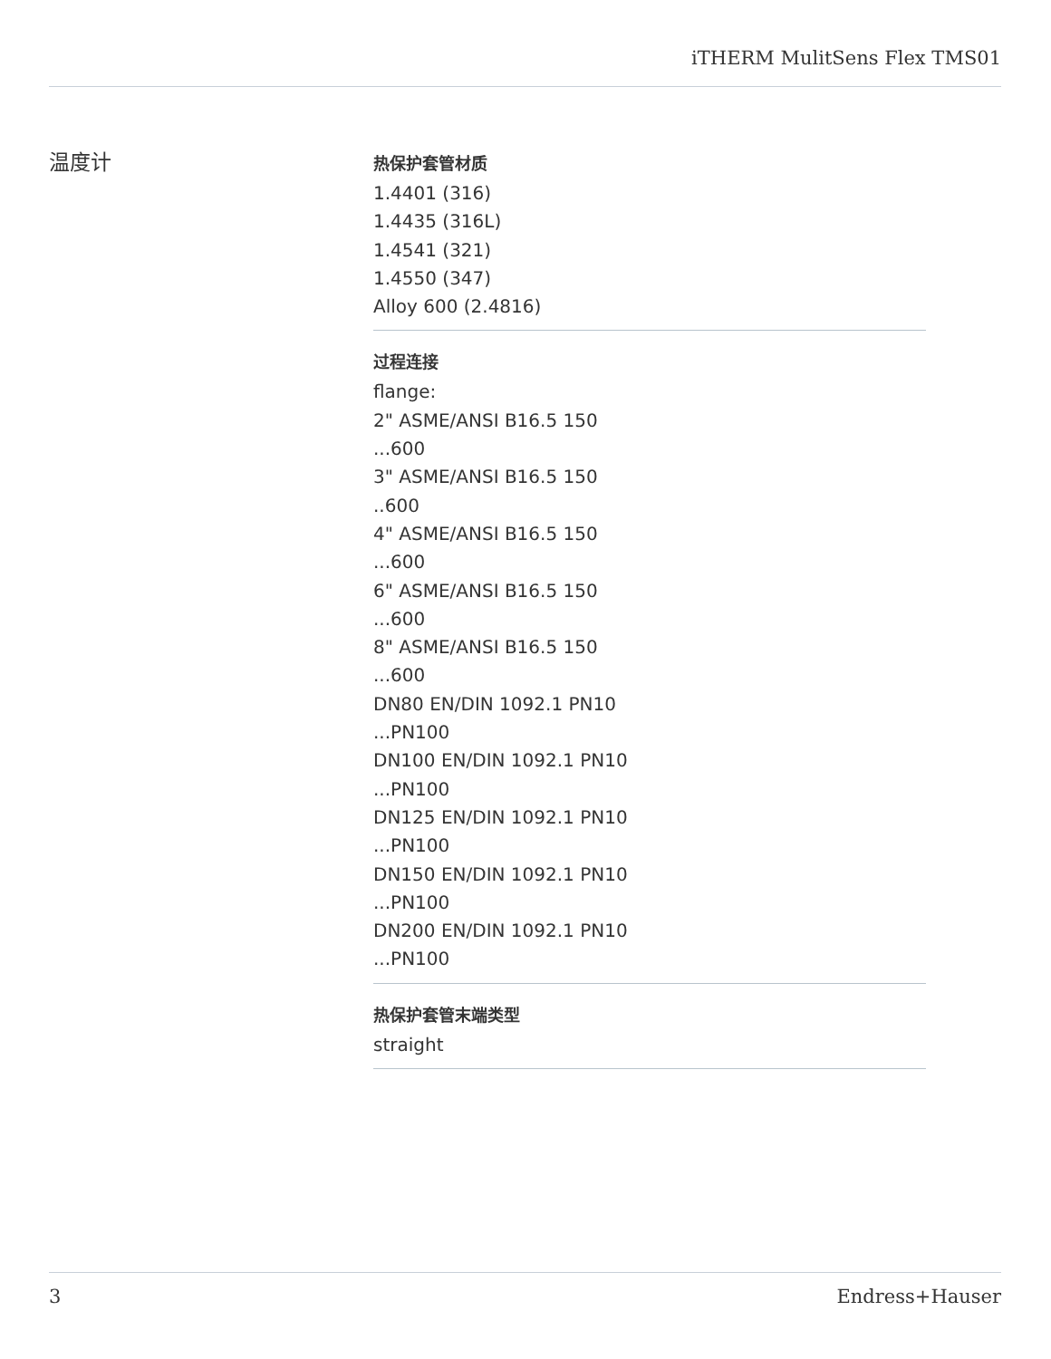iTHERM MulitSens Flex TMS01
温度计
热保护套管材质
1.4401 (316)
1.4435 (316L)
1.4541 (321)
1.4550 (347)
Alloy 600 (2.4816)
过程连接
flange:
2" ASME/ANSI B16.5 150
...600
3" ASME/ANSI B16.5 150
..600
4" ASME/ANSI B16.5 150
...600
6" ASME/ANSI B16.5 150
...600
8" ASME/ANSI B16.5 150
...600
DN80 EN/DIN 1092.1 PN10
...PN100
DN100 EN/DIN 1092.1 PN10
...PN100
DN125 EN/DIN 1092.1 PN10
...PN100
DN150 EN/DIN 1092.1 PN10
...PN100
DN200 EN/DIN 1092.1 PN10
...PN100
热保护套管末端类型
straight
3 Endress+Hauser